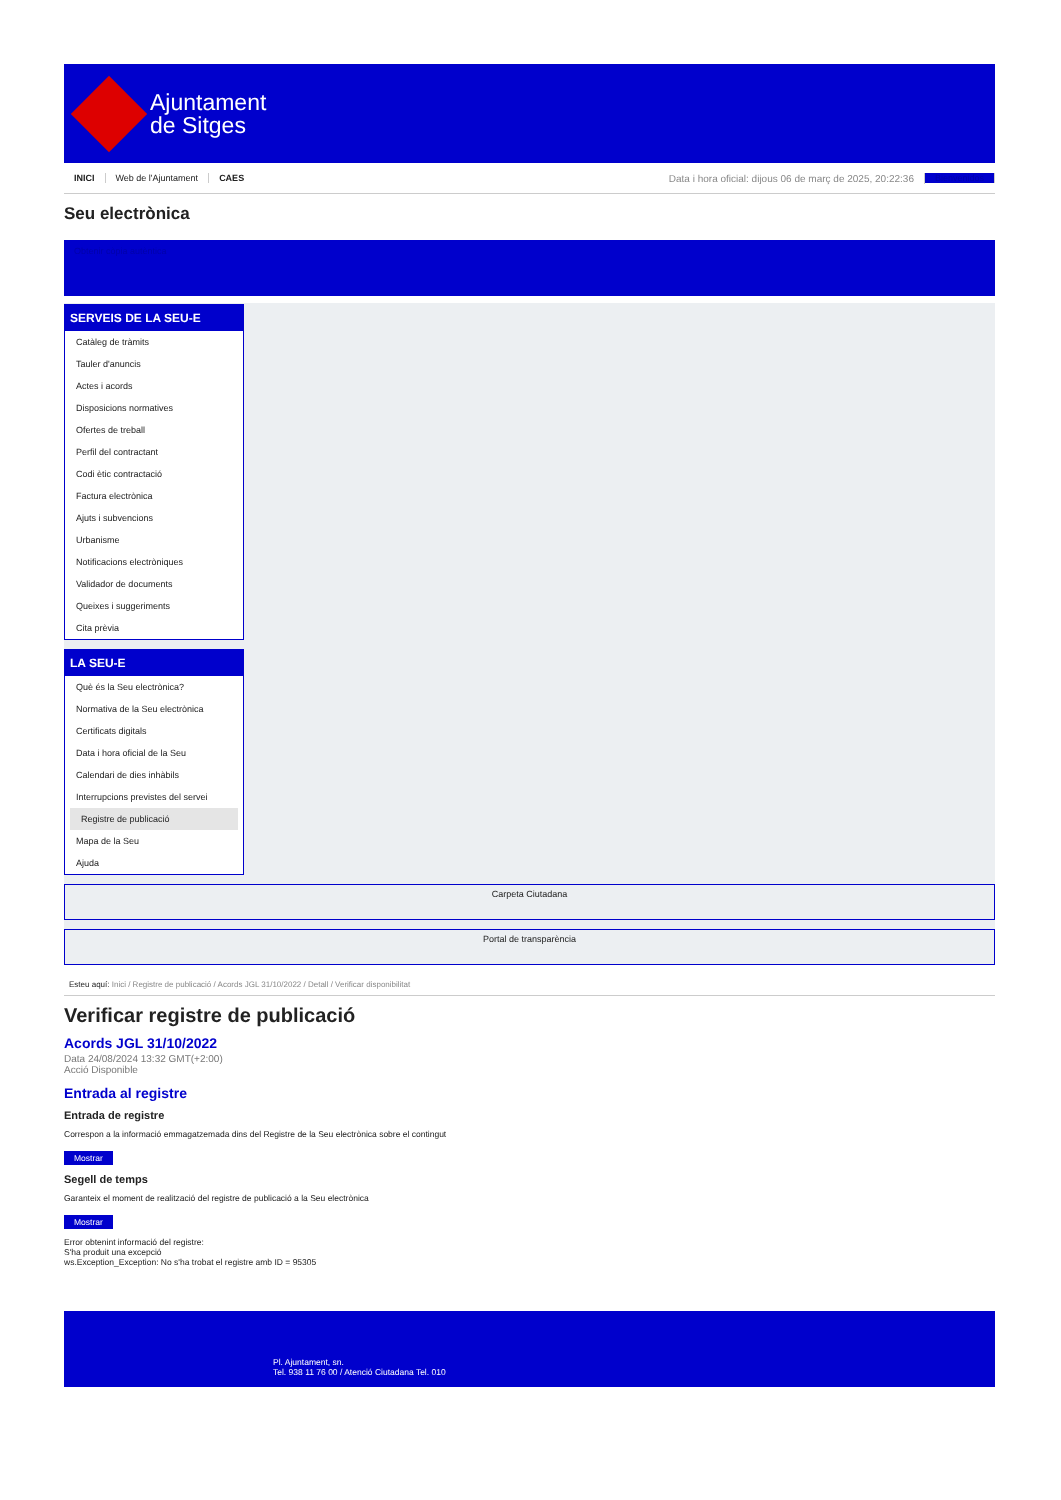Ajuntament
de Sitges
INICI Web de l'Ajuntament CAES Data i hora oficial: dijous 06 de març de 2025, 20:22:36 Bienvenidos
Seu electrònica
Obtenir còpia autèntica
SERVEIS DE LA SEU-E
Catàleg de tràmits
Tauler d'anuncis
Actes i acords
Disposicions normatives
Ofertes de treball
Perfil del contractant
Codi ètic contractació
Factura electrònica
Ajuts i subvencions
Urbanisme
Notificacions electròniques
Validador de documents
Queixes i suggeriments
Cita prèvia
LA SEU-E
Què és la Seu electrònica?
Normativa de la Seu electrònica
Certificats digitals
Data i hora oficial de la Seu
Calendari de dies inhàbils
Interrupcions previstes del servei
Registre de publicació
Mapa de la Seu
Ajuda
Carpeta Ciutadana
Portal de transparència
Esteu aquí: Inici / Registre de publicació / Acords JGL 31/10/2022 / Detall / Verificar disponibilitat
Verificar registre de publicació
Acords JGL 31/10/2022
Data 24/08/2024 13:32 GMT(+2:00)
Acció Disponible
Entrada al registre
Entrada de registre
Correspon a la informació emmagatzemada dins del Registre de la Seu electrònica sobre el contingut
Mostrar
Segell de temps
Garanteix el moment de realització del registre de publicació a la Seu electrònica
Mostrar
Error obtenint informació del registre:
S'ha produit una excepció
ws.Exception_Exception: No s'ha trobat el registre amb ID = 95305
Pl. Ajuntament, sn.
Tel. 938 11 76 00 / Atenció Ciutadana Tel. 010